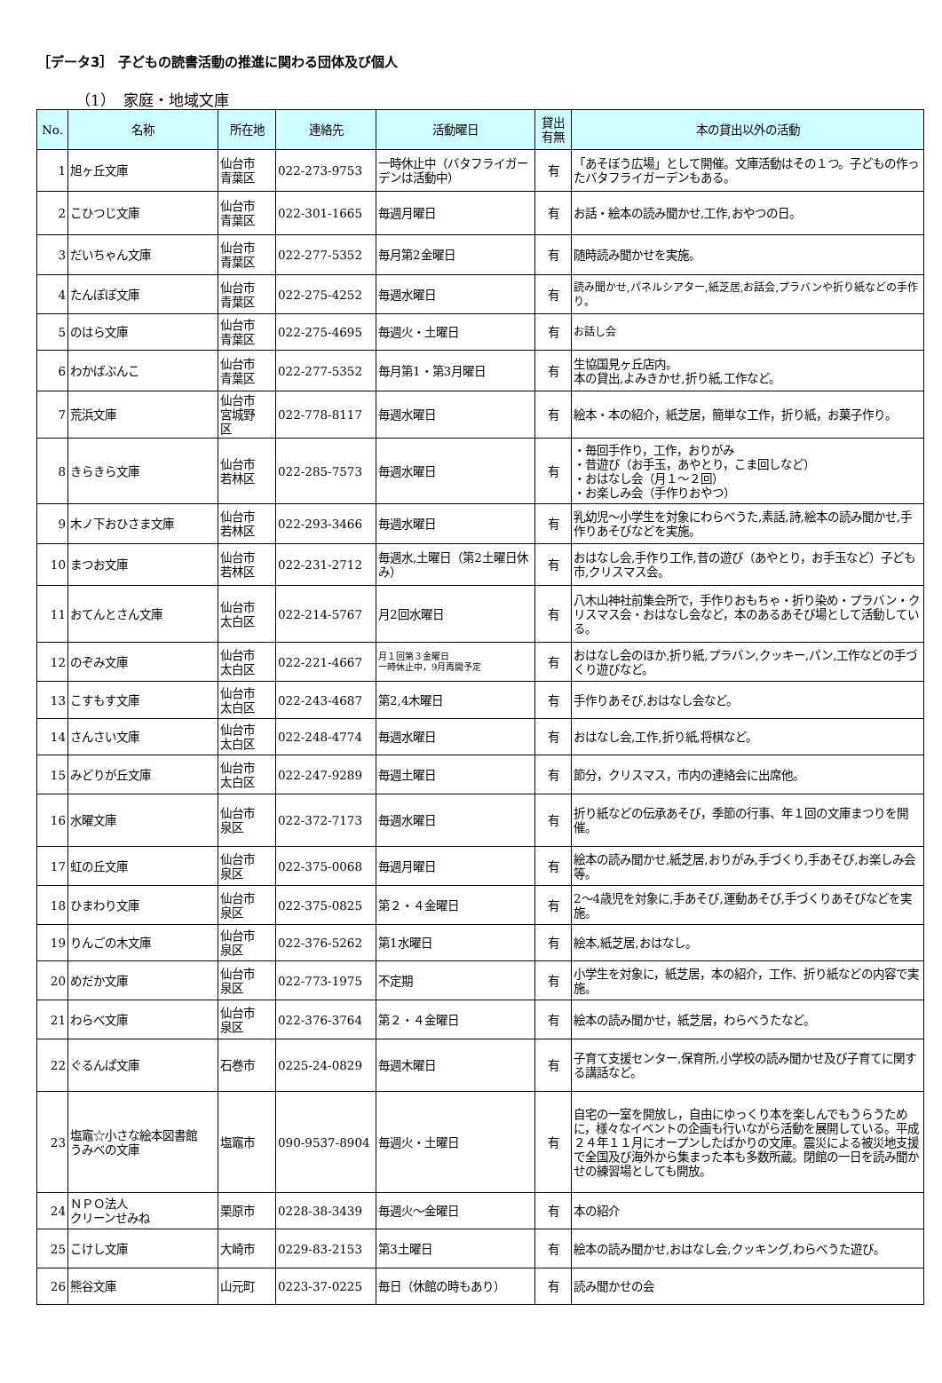［データ3］ 子どもの読書活動の推進に関わる団体及び個人
（1）　家庭・地域文庫
| No. | 名称 | 所在地 | 連絡先 | 活動曜日 | 貸出 有無 | 本の貸出以外の活動 |
| --- | --- | --- | --- | --- | --- | --- |
| 1 | 旭ヶ丘文庫 | 仙台市 青葉区 | 022-273-9753 | 一時休止中（バタフライガーデンは活動中） | 有 | 「あそぼう広場」として開催。文庫活動はその１つ。子どもの作ったバタフライガーデンもある。 |
| 2 | こひつじ文庫 | 仙台市 青葉区 | 022-301-1665 | 毎週月曜日 | 有 | お話・絵本の読み聞かせ,工作,おやつの日。 |
| 3 | だいちゃん文庫 | 仙台市 青葉区 | 022-277-5352 | 毎月第2金曜日 | 有 | 随時読み聞かせを実施。 |
| 4 | たんぽぽ文庫 | 仙台市 青葉区 | 022-275-4252 | 毎週水曜日 | 有 | 読み聞かせ,パネルシアター,紙芝居,お話会,プラバンや折り紙などの手作り。 |
| 5 | のはら文庫 | 仙台市 青葉区 | 022-275-4695 | 毎週火・土曜日 | 有 | お話し会 |
| 6 | わかばぶんこ | 仙台市 青葉区 | 022-277-5352 | 毎月第1・第3月曜日 | 有 | 生協国見ヶ丘店内。 本の貸出,よみきかせ,折り紙,工作など。 |
| 7 | 荒浜文庫 | 仙台市 宮城野 区 | 022-778-8117 | 毎週水曜日 | 有 | 絵本・本の紹介，紙芝居，簡単な工作，折り紙，お菓子作り。 |
| 8 | きらきら文庫 | 仙台市 若林区 | 022-285-7573 | 毎週水曜日 | 有 | ・毎回手作り，工作，おりがみ ・昔遊び（お手玉，あやとり，こま回しなど） ・おはなし会（月１～２回） ・お楽しみ会（手作りおやつ） |
| 9 | 木ノ下おひさま文庫 | 仙台市 若林区 | 022-293-3466 | 毎週水曜日 | 有 | 乳幼児～小学生を対象にわらべうた,素話,詩,絵本の読み聞かせ,手作りあそびなどを実施。 |
| 10 | まつお文庫 | 仙台市 若林区 | 022-231-2712 | 毎週水,土曜日（第2土曜日休み） | 有 | おはなし会,手作り工作,昔の遊び（あやとり，お手玉など）子ども市,クリスマス会。 |
| 11 | おてんとさん文庫 | 仙台市 太白区 | 022-214-5767 | 月2回水曜日 | 有 | 八木山神社前集会所で，手作りおもちゃ・折り染め・プラバン・クリスマス会・おはなし会など，本のあるあそび場として活動している。 |
| 12 | のぞみ文庫 | 仙台市 太白区 | 022-221-4667 | 月１回第３金曜日 一時休止中，9月再開予定 | 有 | おはなし会のほか,折り紙,プラバン,クッキー,パン,工作などの手づくり遊びなど。 |
| 13 | こすもす文庫 | 仙台市 太白区 | 022-243-4687 | 第2,4木曜日 | 有 | 手作りあそび,おはなし会など。 |
| 14 | さんさい文庫 | 仙台市 太白区 | 022-248-4774 | 毎週水曜日 | 有 | おはなし会,工作,折り紙,将棋など。 |
| 15 | みどりが丘文庫 | 仙台市 太白区 | 022-247-9289 | 毎週土曜日 | 有 | 節分，クリスマス，市内の連絡会に出席他。 |
| 16 | 水曜文庫 | 仙台市 泉区 | 022-372-7173 | 毎週水曜日 | 有 | 折り紙などの伝承あそび，季節の行事、年１回の文庫まつりを開催。 |
| 17 | 虹の丘文庫 | 仙台市 泉区 | 022-375-0068 | 毎週月曜日 | 有 | 絵本の読み聞かせ,紙芝居,おりがみ,手づくり,手あそび,お楽しみ会等。 |
| 18 | ひまわり文庫 | 仙台市 泉区 | 022-375-0825 | 第２・４金曜日 | 有 | 2～4歳児を対象に,手あそび,運動あそび,手づくりあそびなどを実施。 |
| 19 | りんごの木文庫 | 仙台市 泉区 | 022-376-5262 | 第1水曜日 | 有 | 絵本,紙芝居,おはなし。 |
| 20 | めだか文庫 | 仙台市 泉区 | 022-773-1975 | 不定期 | 有 | 小学生を対象に，紙芝居，本の紹介，工作、折り紙などの内容で実施。 |
| 21 | わらべ文庫 | 仙台市 泉区 | 022-376-3764 | 第２・４金曜日 | 有 | 絵本の読み聞かせ，紙芝居，わらべうたなど。 |
| 22 | ぐるんぱ文庫 | 石巻市 | 0225-24-0829 | 毎週木曜日 | 有 | 子育て支援センター,保育所,小学校の読み聞かせ及び子育てに関する講話など。 |
| 23 | 塩竈☆小さな絵本図書館 うみべの文庫 | 塩竈市 | 090-9537-8904 | 毎週火・土曜日 | 有 | 自宅の一室を開放し，自由にゆっくり本を楽しんでもうらうために，様々なイベントの企画も行いながら活動を展開している。平成２４年１１月にオープンしたばかりの文庫。震災による被災地支援で全国及び海外から集まった本も多数所蔵。閉館の一日を読み聞かせの練習場としても開放。 |
| 24 | ＮＰＯ法人 クリーンせみね | 栗原市 | 0228-38-3439 | 毎週火～金曜日 | 有 | 本の紹介 |
| 25 | こけし文庫 | 大崎市 | 0229-83-2153 | 第3土曜日 | 有 | 絵本の読み聞かせ,おはなし会,クッキング,わらべうた遊び。 |
| 26 | 熊谷文庫 | 山元町 | 0223-37-0225 | 毎日（休館の時もあり） | 有 | 読み聞かせの会 |